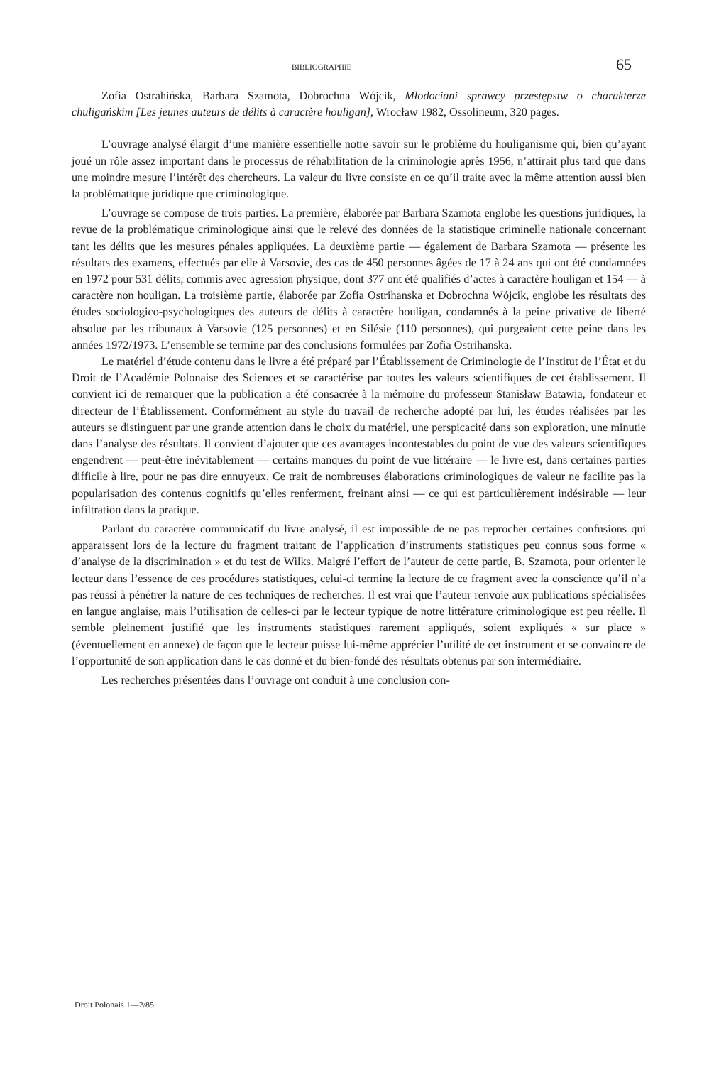BIBLIOGRAPHIE 65
Zofia Ostrahińska, Barbara Szamota, Dobrochna Wójcik, Młodociani sprawcy przestępstw o charakterze chuligańskim [Les jeunes auteurs de délits à caractère houligan], Wrocław 1982, Ossolineum, 320 pages.
L’ouvrage analysé élargit d’une manière essentielle notre savoir sur le problème du houliganisme qui, bien qu’ayant joué un rôle assez important dans le processus de réhabilitation de la criminologie après 1956, n’attirait plus tard que dans une moindre mesure l’intérêt des chercheurs. La valeur du livre consiste en ce qu’il traite avec la même attention aussi bien la problématique juridique que criminologique.
L’ouvrage se compose de trois parties. La première, élaborée par Barbara Szamota englobe les questions juridiques, la revue de la problématique criminologique ainsi que le relevé des données de la statistique criminelle nationale concernant tant les délits que les mesures pénales appliquées. La deuxième partie — également de Barbara Szamota — présente les résultats des examens, effectués par elle à Varsovie, des cas de 450 personnes âgées de 17 à 24 ans qui ont été condamnées en 1972 pour 531 délits, commis avec agression physique, dont 377 ont été qualifiés d’actes à caractère houligan et 154 — à caractère non houligan. La troisième partie, élaborée par Zofia Ostrihanska et Dobrochna Wójcik, englobe les résultats des études sociologico-psychologiques des auteurs de délits à caractère houligan, condamnés à la peine privative de liberté absolue par les tribunaux à Varsovie (125 personnes) et en Silésie (110 personnes), qui purgeaient cette peine dans les années 1972/1973. L’ensemble se termine par des conclusions formulées par Zofia Ostrihanska.
Le matériel d’étude contenu dans le livre a été préparé par l’Établissement de Criminologie de l’Institut de l’État et du Droit de l’Académie Polonaise des Sciences et se caractérise par toutes les valeurs scientifiques de cet établissement. Il convient ici de remarquer que la publication a été consacrée à la mémoire du professeur Stanisław Batawia, fondateur et directeur de l’Établissement. Conformément au style du travail de recherche adopté par lui, les études réalisées par les auteurs se distinguent par une grande attention dans le choix du matériel, une perspicacité dans son exploration, une minutie dans l’analyse des résultats. Il convient d’ajouter que ces avantages incontestables du point de vue des valeurs scientifiques engendrent — peut-être inévitablement — certains manques du point de vue littéraire — le livre est, dans certaines parties difficile à lire, pour ne pas dire ennuyeux. Ce trait de nombreuses élaborations criminologiques de valeur ne facilite pas la popularisation des contenus cognitifs qu’elles renferment, freinant ainsi — ce qui est particulièrement indésirable — leur infiltration dans la pratique.
Parlant du caractère communicatif du livre analysé, il est impossible de ne pas reprocher certaines confusions qui apparaissent lors de la lecture du fragment traitant de l’application d’instruments statistiques peu connus sous forme « d’analyse de la discrimination » et du test de Wilks. Malgré l’effort de l’auteur de cette partie, B. Szamota, pour orienter le lecteur dans l’essence de ces procédures statistiques, celui-ci termine la lecture de ce fragment avec la conscience qu’il n’a pas réussi à pénétrer la nature de ces techniques de recherches. Il est vrai que l’auteur renvoie aux publications spécialisées en langue anglaise, mais l’utilisation de celles-ci par le lecteur typique de notre littérature criminologique est peu réelle. Il semble pleinement justifié que les instruments statistiques rarement appliqués, soient expliqués « sur place » (éventuellement en annexe) de façon que le lecteur puisse lui-même apprécier l’utilité de cet instrument et se convaincre de l’opportunité de son application dans le cas donné et du bien-fondé des résultats obtenus par son intermédiaire.
Les recherches présentées dans l’ouvrage ont conduit à une conclusion con-
Droit Polonais 1—2/85